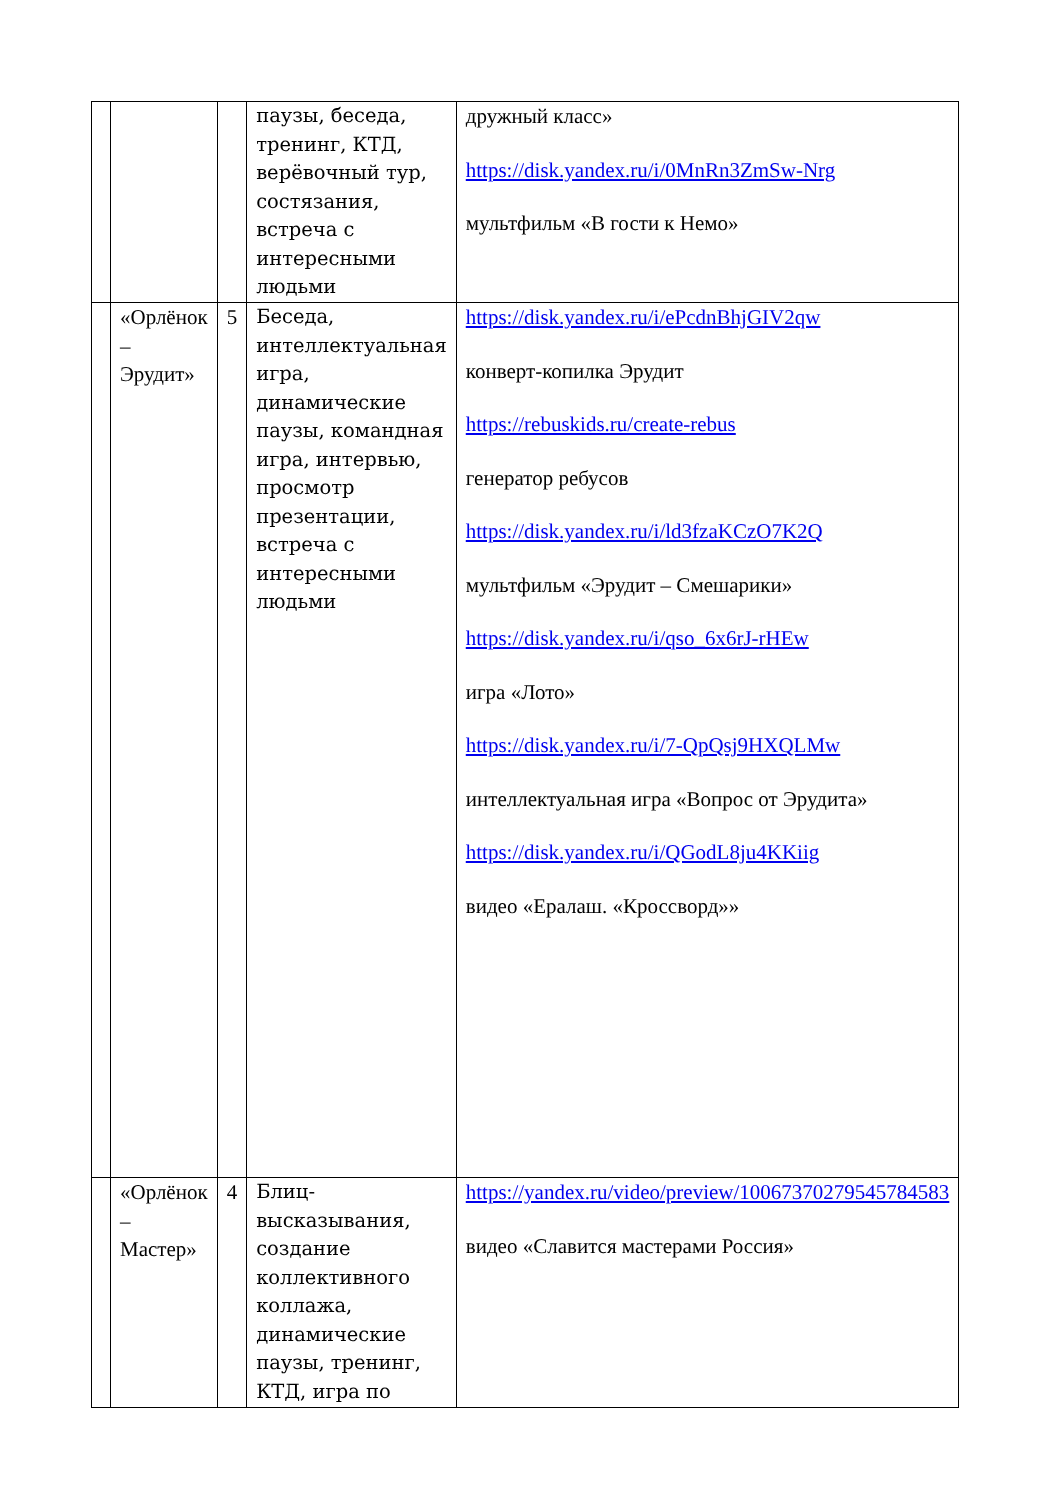| | | | паузы, беседа, тренинг, КТД, верёвочный тур, состязания, встреча с интересными людьми | дружный класс» https://disk.yandex.ru/i/0MnRn3ZmSw-Nrg мультфильм «В гости к Немо» |
| | «Орлёнок – Эрудит» | 5 | Беседа, интеллектуальная игра, динамические паузы, командная игра, интервью, просмотр презентации, встреча с интересными людьми | https://disk.yandex.ru/i/ePcdnBhjGIV2qw конверт-копилка Эрудит https://rebuskids.ru/create-rebus генератор ребусов https://disk.yandex.ru/i/ld3fzaKCzO7K2Q мультфильм «Эрудит – Смешарики» https://disk.yandex.ru/i/qso_6x6rJ-rHEw игра «Лото» https://disk.yandex.ru/i/7-QpQsj9HXQLMw интеллектуальная игра «Вопрос от Эрудита» https://disk.yandex.ru/i/QGodL8ju4KKiig видео «Ералаш. «Кроссворд»» |
| | «Орлёнок – Мастер» | 4 | Блиц-высказывания, создание коллективного коллажа, динамические паузы, тренинг, КТД, игра по | https://yandex.ru/video/preview/10067370279545784583 видео «Славится мастерами Россия» |